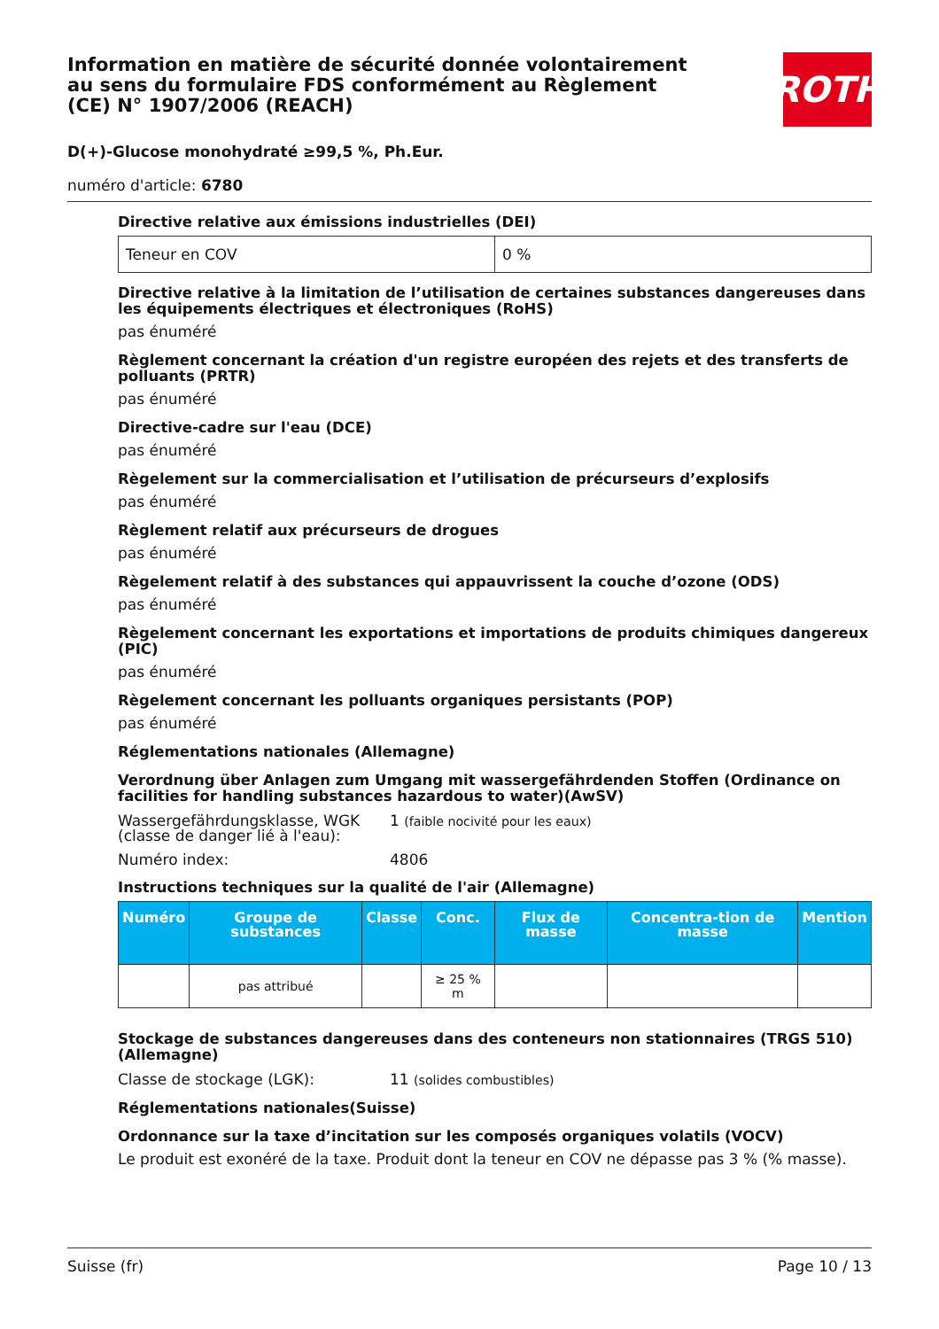Information en matière de sécurité donnée volontairement au sens du formulaire FDS conformément au Règlement (CE) N° 1907/2006 (REACH)
D(+)-Glucose monohydraté ≥99,5 %, Ph.Eur.
numéro d'article: 6780
Directive relative aux émissions industrielles (DEI)
| Teneur en COV | 0 % |
Directive relative à la limitation de l’utilisation de certaines substances dangereuses dans les équipements électriques et électroniques (RoHS)
pas énuméré
Règlement concernant la création d'un registre européen des rejets et des transferts de polluants (PRTR)
pas énuméré
Directive-cadre sur l'eau (DCE)
pas énuméré
Règelement sur la commercialisation et l’utilisation de précurseurs d’explosifs
pas énuméré
Règlement relatif aux précurseurs de drogues
pas énuméré
Règelement relatif à des substances qui appauvrissent la couche d’ozone (ODS)
pas énuméré
Règelement concernant les exportations et importations de produits chimiques dangereux (PIC)
pas énuméré
Règelement concernant les polluants organiques persistants (POP)
pas énuméré
Réglementations nationales (Allemagne)
Verordnung über Anlagen zum Umgang mit wassergefährdenden Stoffen (Ordinance on facilities for handling substances hazardous to water)(AwSV)
Wassergefährdungsklasse, WGK (classe de danger lié à l'eau):
1 (faible nocivité pour les eaux)
Numéro index: 4806
Instructions techniques sur la qualité de l'air (Allemagne)
| Numéro | Groupe de substances | Classe | Conc. | Flux de masse | Concentra-tion de masse | Mention |
| --- | --- | --- | --- | --- | --- | --- |
| | pas attribué | | ≥ 25 % m | | | |
Stockage de substances dangereuses dans des conteneurs non stationnaires (TRGS 510) (Allemagne)
Classe de stockage (LGK): 11 (solides combustibles)
Réglementations nationales(Suisse)
Ordonnance sur la taxe d’incitation sur les composés organiques volatils (VOCV)
Le produit est exonéré de la taxe. Produit dont la teneur en COV ne dépasse pas 3 % (% masse).
ROTH
Suisse (fr) Page 10 / 13